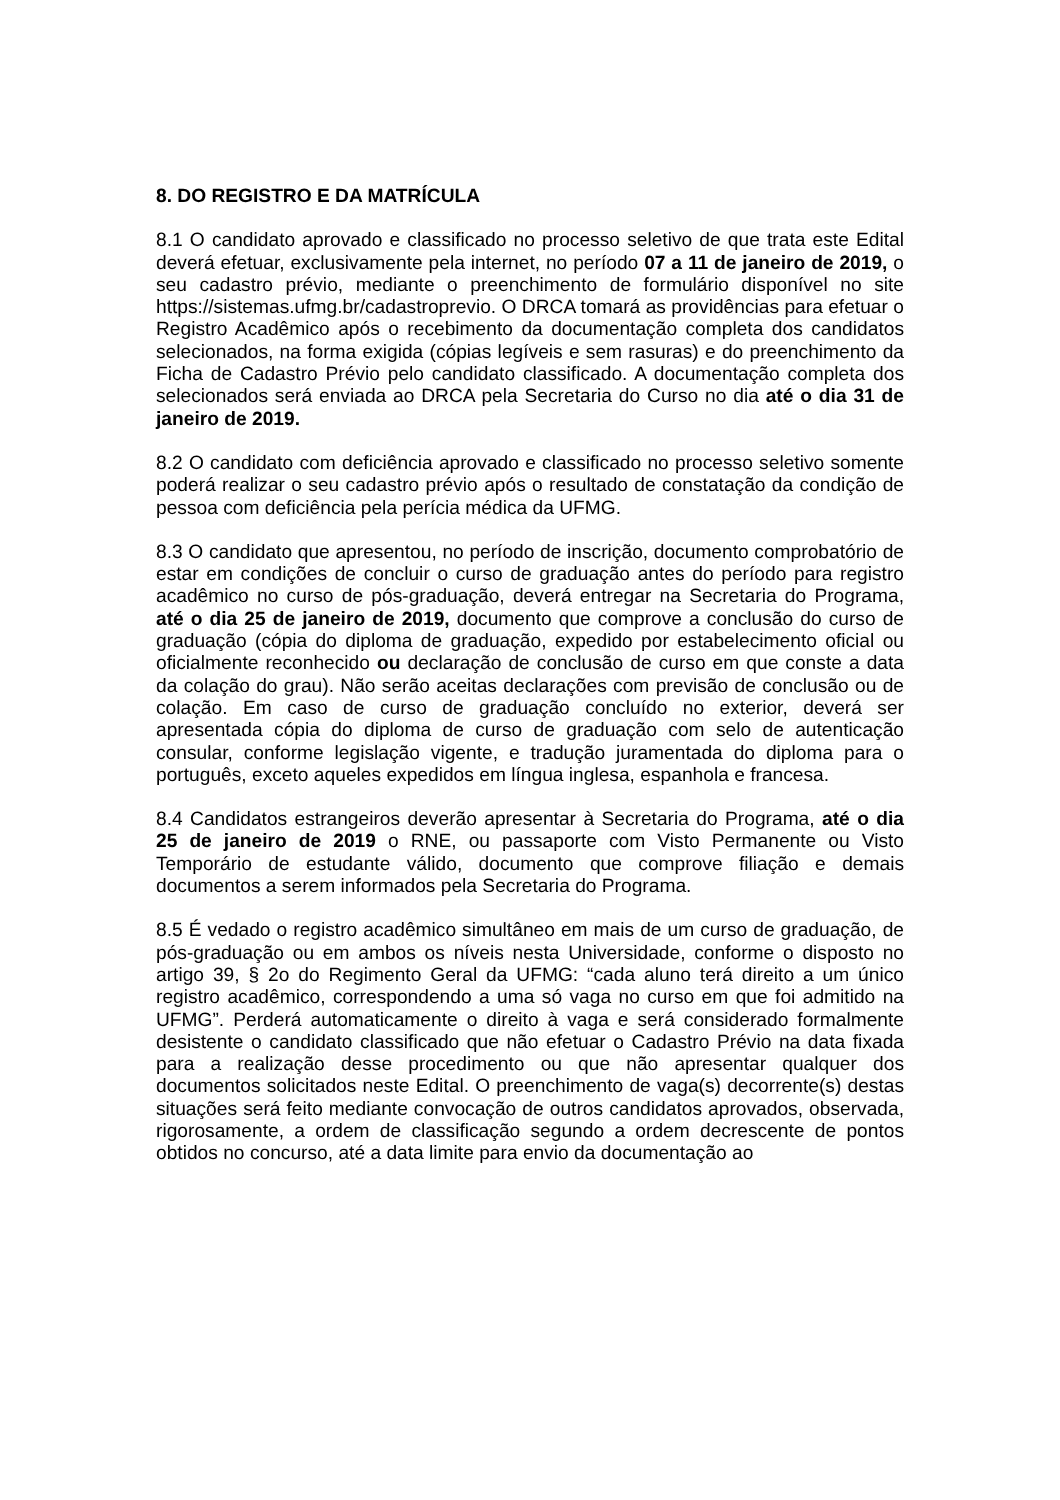8. DO REGISTRO E DA MATRÍCULA
8.1 O candidato aprovado e classificado no processo seletivo de que trata este Edital deverá efetuar, exclusivamente pela internet, no período 07 a 11 de janeiro de 2019, o seu cadastro prévio, mediante o preenchimento de formulário disponível no site https://sistemas.ufmg.br/cadastroprevio. O DRCA tomará as providências para efetuar o Registro Acadêmico após o recebimento da documentação completa dos candidatos selecionados, na forma exigida (cópias legíveis e sem rasuras) e do preenchimento da Ficha de Cadastro Prévio pelo candidato classificado. A documentação completa dos selecionados será enviada ao DRCA pela Secretaria do Curso no dia até o dia 31 de janeiro de 2019.
8.2 O candidato com deficiência aprovado e classificado no processo seletivo somente poderá realizar o seu cadastro prévio após o resultado de constatação da condição de pessoa com deficiência pela perícia médica da UFMG.
8.3 O candidato que apresentou, no período de inscrição, documento comprobatório de estar em condições de concluir o curso de graduação antes do período para registro acadêmico no curso de pós-graduação, deverá entregar na Secretaria do Programa, até o dia 25 de janeiro de 2019, documento que comprove a conclusão do curso de graduação (cópia do diploma de graduação, expedido por estabelecimento oficial ou oficialmente reconhecido ou declaração de conclusão de curso em que conste a data da colação do grau). Não serão aceitas declarações com previsão de conclusão ou de colação. Em caso de curso de graduação concluído no exterior, deverá ser apresentada cópia do diploma de curso de graduação com selo de autenticação consular, conforme legislação vigente, e tradução juramentada do diploma para o português, exceto aqueles expedidos em língua inglesa, espanhola e francesa.
8.4 Candidatos estrangeiros deverão apresentar à Secretaria do Programa, até o dia 25 de janeiro de 2019 o RNE, ou passaporte com Visto Permanente ou Visto Temporário de estudante válido, documento que comprove filiação e demais documentos a serem informados pela Secretaria do Programa.
8.5 É vedado o registro acadêmico simultâneo em mais de um curso de graduação, de pós-graduação ou em ambos os níveis nesta Universidade, conforme o disposto no artigo 39, § 2o do Regimento Geral da UFMG: “cada aluno terá direito a um único registro acadêmico, correspondendo a uma só vaga no curso em que foi admitido na UFMG”. Perderá automaticamente o direito à vaga e será considerado formalmente desistente o candidato classificado que não efetuar o Cadastro Prévio na data fixada para a realização desse procedimento ou que não apresentar qualquer dos documentos solicitados neste Edital. O preenchimento de vaga(s) decorrente(s) destas situações será feito mediante convocação de outros candidatos aprovados, observada, rigorosamente, a ordem de classificação segundo a ordem decrescente de pontos obtidos no concurso, até a data limite para envio da documentação ao